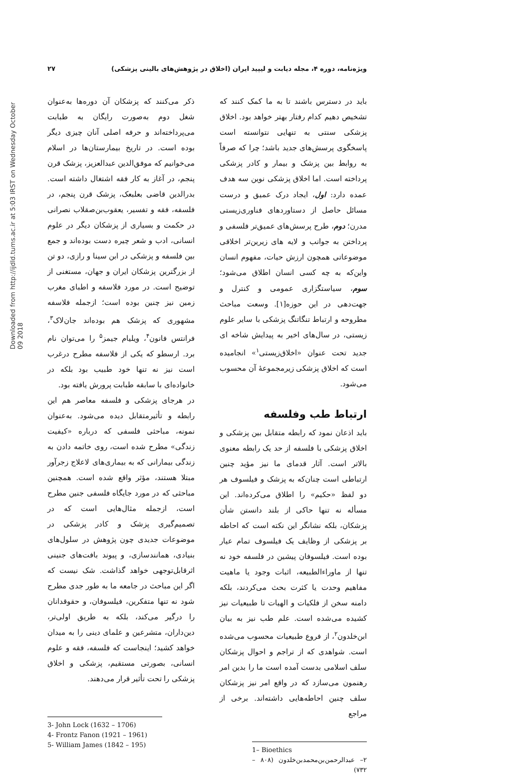Downloaded from http://ijdld.tums.ac.ir at 5:03 IRST on Wednesday October 09 2018
ویژه‌نامه، دوره ۴، مجله دیابت و لیپید ایران (اخلاق در پژوهش‌های بالینی پزشکی) ۲۷
باید در دسترس باشند تا به ما کمک کنند که تشخیص دهیم کدام رفتار بهتر خواهد بود. اخلاق پزشکی سنتی به تنهایی نتوانسته است پاسخگوی پرسش‌های جدید باشد؛ چرا که صرفاً به روابط بین پزشک و بیمار و کادر پزشکی پرداخته است. اما اخلاق پزشکی نوین سه هدف عمده دارد: اول، ایجاد درک عمیق و درست مسائل حاصل از دستاوردهای فناوری‌زیستی مدرن؛ دوم، طرح پرسش‌های عمیق‌تر فلسفی و پرداختن به جوانب و لایه های زیرین‌تر اخلاقی موضوعاتی همچون ارزش حیات، مفهوم انسان واین‌که به چه کسی انسان اطلاق می‌شود؛ سوم، سیاستگزاری عمومی و کنترل و جهت‌دهی در این حوزه[۱]. وسعت مباحث مطروحه و ارتباط تنگاتنگ پزشکی با سایر علوم زیستی، در سال‌های اخیر به پیدایش شاخه ای جدید تحت عنوان «اخلاق‌زیستی<sup>۱</sup>» انجامیده است که اخلاق پزشکی زیرمجموعهٔ آن محسوب می‌شود.
ارتباط طب وفلسفه
باید اذعان نمود که رابطه متقابل بین پزشکی و اخلاق پزشکی با فلسفه از حد یک رابطه معنوی بالاتر است. آثار قدمای ما نیز مؤید چنین ارتباطی است چنان‌که به پزشک و فیلسوف هر دو لفظ «حکیم» را اطلاق می‌کرده‌اند. این مسأله نه تنها حاکی از بلند دانستن شأن پزشکان، بلکه نشانگر این نکته است که احاطه بر پزشکی از وظایف یک فیلسوف تمام عیار بوده است. فیلسوفان پیشین در فلسفه خود نه تنها از ماوراءالطبیعه، اثبات وجود یا ماهیت مفاهیم وحدت یا کثرت بحث می‌کردند، بلکه دامنه سخن از فلکیات و الهیات تا طبیعیات نیز کشیده می‌شده است. علم طب نیز به بیان ابن‌خلدون<sup>۲</sup>، از فروع طبیعیات محسوب می‌شده است. شواهدی که از تراجم و احوال پزشکان سلف اسلامی بدست آمده است ما را بدین امر رهنمون می‌سازد که در واقع امر نیز پزشکان سلف چنین احاطه‌هایی داشته‌اند. برخی از مراجع
1– Bioethics
۲– عبدالرحمن‌بن‌محمدبن‌خلدون (۸۰۸ – ۷۳۲)
ذکر می‌کنند که پزشکان آن دوره‌ها به‌عنوان شغل دوم به‌صورت رایگان به طبابت می‌پرداخته‌اند و حرفه اصلی آنان چیزی دیگر بوده است. در تاریخ بیمارستان‌ها در اسلام می‌خوانیم که موفق‌الدین عبدالعزیز، پزشک قرن پنجم، در آغاز به کار فقه اشتغال داشته است. بدرالدین قاضی بعلبعک، پزشک قرن پنجم، در فلسفه، فقه و تفسیر، یعقوب‌بن‌صقلاب نصرانی در حکمت و بسیاری از پزشکان دیگر در علوم انسانی، ادب و شعر چیره دست بوده‌اند و جمع بین فلسفه و پزشکی در ابن سینا و رازی، دو تن از بزرگترین پزشکان ایران و جهان، مستغنی از توضیح است. در مورد فلاسفه و اطبای مغرب زمین نیز چنین بوده است؛ ازجمله فلاسفه مشهوری که پزشک هم بوده‌اند جان‌لاک<sup>۳</sup>، فرانتس فانون<sup>۴</sup>، ویلیام جیمز<sup>۵</sup> را می‌توان نام برد. ارسطو که یکی از فلاسفه مطرح درغرب است نیز نه تنها خود طبیب بود بلکه در خانواده‌ای با سابقه طبابت پرورش یافته بود.
در هرجای پزشکی و فلسفه معاصر هم این رابطه و تأثیرمتقابل دیده می‌شود. به‌عنوان نمونه، مباحثی فلسفی که درباره «کیفیت زندگی» مطرح شده است، روی خاتمه دادن به زندگی بیمارانی که به بیماری‌های لاعلاج زجرآور مبتلا هستند، مؤثر واقع شده است. همچنین مباحثی که در مورد جایگاه فلسفی جنین مطرح است، ازجمله مثال‌هایی است که در تصمیم‌گیری پزشک و کادر پزشکی در موضوعات جدیدی چون پژوهش در سلول‌های بنیادی، همانندسازی، و پیوند بافت‌های جنینی اثرقابل‌توجهی خواهد گذاشت. شک نیست که اگر این مباحث در جامعه ما به طور جدی مطرح شود نه تنها متفکرین، فیلسوفان، و حقوقدانان را درگیر می‌کند، بلکه به طریق اولی‌تر، دین‌داران، متشرعین و علمای دینی را به میدان خواهد کشید؛ اینجاست که فلسفه، فقه و علوم انسانی، بصورتی مستقیم، پزشکی و اخلاق پزشکی را تحت تأثیر قرار می‌دهند.
3- John Lock (1632 – 1706)
4- Frontz Fanon (1921 – 1961)
5- William James (1842 – 195)